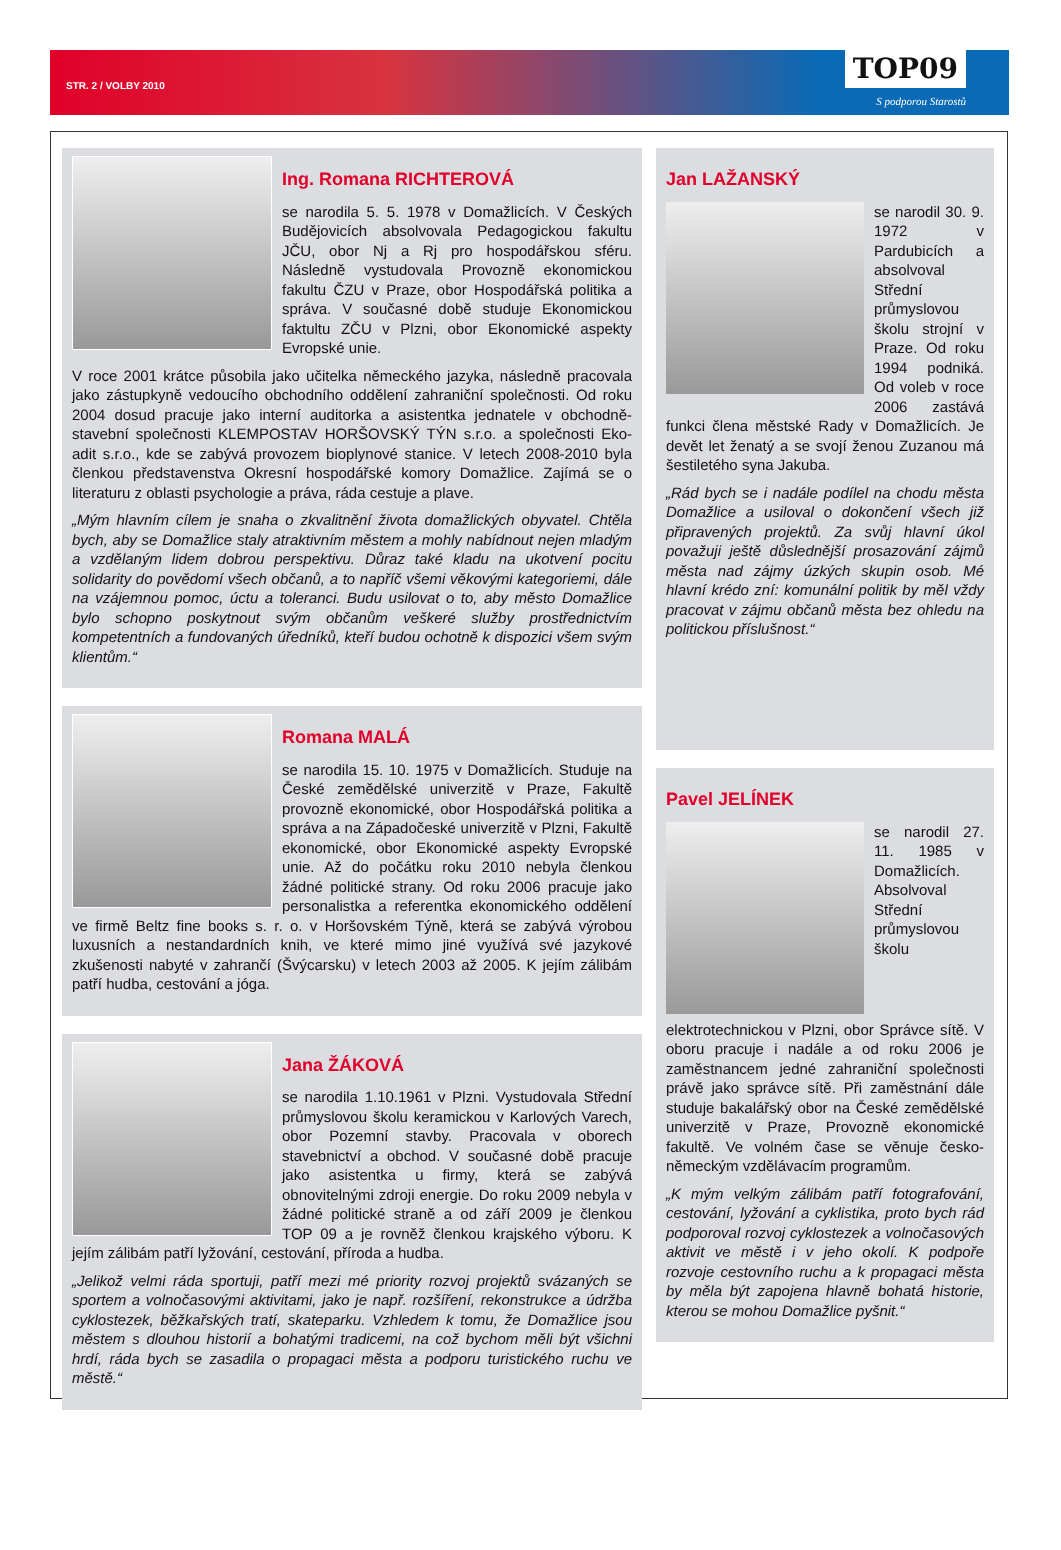STR. 2 / VOLBY 2010 TOP09
S podporou Starostů
Ing. Romana RICHTEROVÁ
se narodila 5. 5. 1978 v Domažlicích. V Českých Budějovicích absolvovala Pedagogickou fakultu JČU, obor Nj a Rj pro hospodářskou sféru. Následně vystudovala Provozně ekonomickou fakultu ČZU v Praze, obor Hospodářská politika a správa. V současné době studuje Ekonomickou faktultu ZČU v Plzni, obor Ekonomické aspekty Evropské unie.
V roce 2001 krátce působila jako učitelka německého jazyka, následně pracovala jako zástupkyně vedoucího obchodního oddělení zahraniční společnosti. Od roku 2004 dosud pracuje jako interní auditorka a asistentka jednatele v obchodně-stavební společnosti KLEMPOSTAV HORŠOVSKÝ TÝN s.r.o. a společnosti Eko-adit s.r.o., kde se zabývá provozem bioplynové stanice. V letech 2008-2010 byla členkou představenstva Okresní hospodářské komory Domažlice. Zajímá se o literaturu z oblasti psychologie a práva, ráda cestuje a plave.
„Mým hlavním cílem je snaha o zkvalitnění života domažlických obyvatel. Chtěla bych, aby se Domažlice staly atraktivním městem a mohly nabídnout nejen mladým a vzdělaným lidem dobrou perspektivu. Důraz také kladu na ukotvení pocitu solidarity do povědomí všech občanů, a to napříč všemi věkovými kategoriemi, dále na vzájemnou pomoc, úctu a toleranci. Budu usilovat o to, aby město Domažlice bylo schopno poskytnout svým občanům veškeré služby prostřednictvím kompetentních a fundovaných úředníků, kteří budou ochotně k dispozici všem svým klientům.“
Romana MALÁ
se narodila 15. 10. 1975 v Domažlicích. Studuje na České zemědělské univerzitě v Praze, Fakultě provozně ekonomické, obor Hospodářská politika a správa a na Západočeské univerzitě v Plzni, Fakultě ekonomické, obor Ekonomické aspekty Evropské unie. Až do počátku roku 2010 nebyla členkou žádné politické strany. Od roku 2006 pracuje jako personalistka a referentka ekonomického oddělení ve firmě Beltz fine books s. r. o. v Horšovském Týně, která se zabývá výrobou luxusních a nestandardních knih, ve které mimo jiné využívá své jazykové zkušenosti nabyté v zahrančí (Švýcarsku) v letech 2003 až 2005. K jejím zálibám patří hudba, cestování a jóga.
Jana ŽÁKOVÁ
se narodila 1.10.1961 v Plzni. Vystudovala Střední průmyslovou školu keramickou v Karlových Varech, obor Pozemní stavby. Pracovala v oborech stavebnictví a obchod. V současné době pracuje jako asistentka u firmy, která se zabývá obnovitelnými zdroji energie. Do roku 2009 nebyla v žádné politické straně a od září 2009 je členkou TOP 09 a je rovněž členkou krajského výboru. K jejím zálibám patří lyžování, cestování, příroda a hudba.
„Jelikož velmi ráda sportuji, patří mezi mé priority rozvoj projektů svázaných se sportem a volnočasovými aktivitami, jako je např. rozšíření, rekonstrukce a údržba cyklostezek, běžkařských tratí, skateparku. Vzhledem k tomu, že Domažlice jsou městem s dlouhou historií a bohatými tradicemi, na což bychom měli být všichni hrdí, ráda bych se zasadila o propagaci města a podporu turistického ruchu ve městě.“
Jan LAŽANSKÝ
se narodil 30. 9. 1972 v Pardubicích a absolvoval Střední průmyslovou školu strojní v Praze. Od roku 1994 podniká. Od voleb v roce 2006 zastává funkci člena městské Rady v Domažlicích. Je devět let ženatý a se svojí ženou Zuzanou má šestiletého syna Jakuba.
„Rád bych se i nadále podílel na chodu města Domažlice a usiloval o dokončení všech již připravených projektů. Za svůj hlavní úkol považuji ještě důslednější prosazování zájmů města nad zájmy úzkých skupin osob. Mé hlavní krédo zní: komunální politik by měl vždy pracovat v zájmu občanů města bez ohledu na politickou příslušnost.“
Pavel JELÍNEK
se narodil 27. 11. 1985 v Domažlicích. Absolvoval Střední průmyslovou školu elektrotechnickou v Plzni, obor Správce sítě. V oboru pracuje i nadále a od roku 2006 je zaměstnancem jedné zahraniční společnosti právě jako správce sítě. Při zaměstnání dále studuje bakalářský obor na České zemědělské univerzitě v Praze, Provozně ekonomické fakultě. Ve volném čase se věnuje česko-německým vzdělávacím programům.
„K mým velkým zálibám patří fotografování, cestování, lyžování a cyklistika, proto bych rád podporoval rozvoj cyklostezek a volnočasových aktivit ve městě i v jeho okolí. K podpoře rozvoje cestovního ruchu a k propagaci města by měla být zapojena hlavně bohatá historie, kterou se mohou Domažlice pyšnit.“